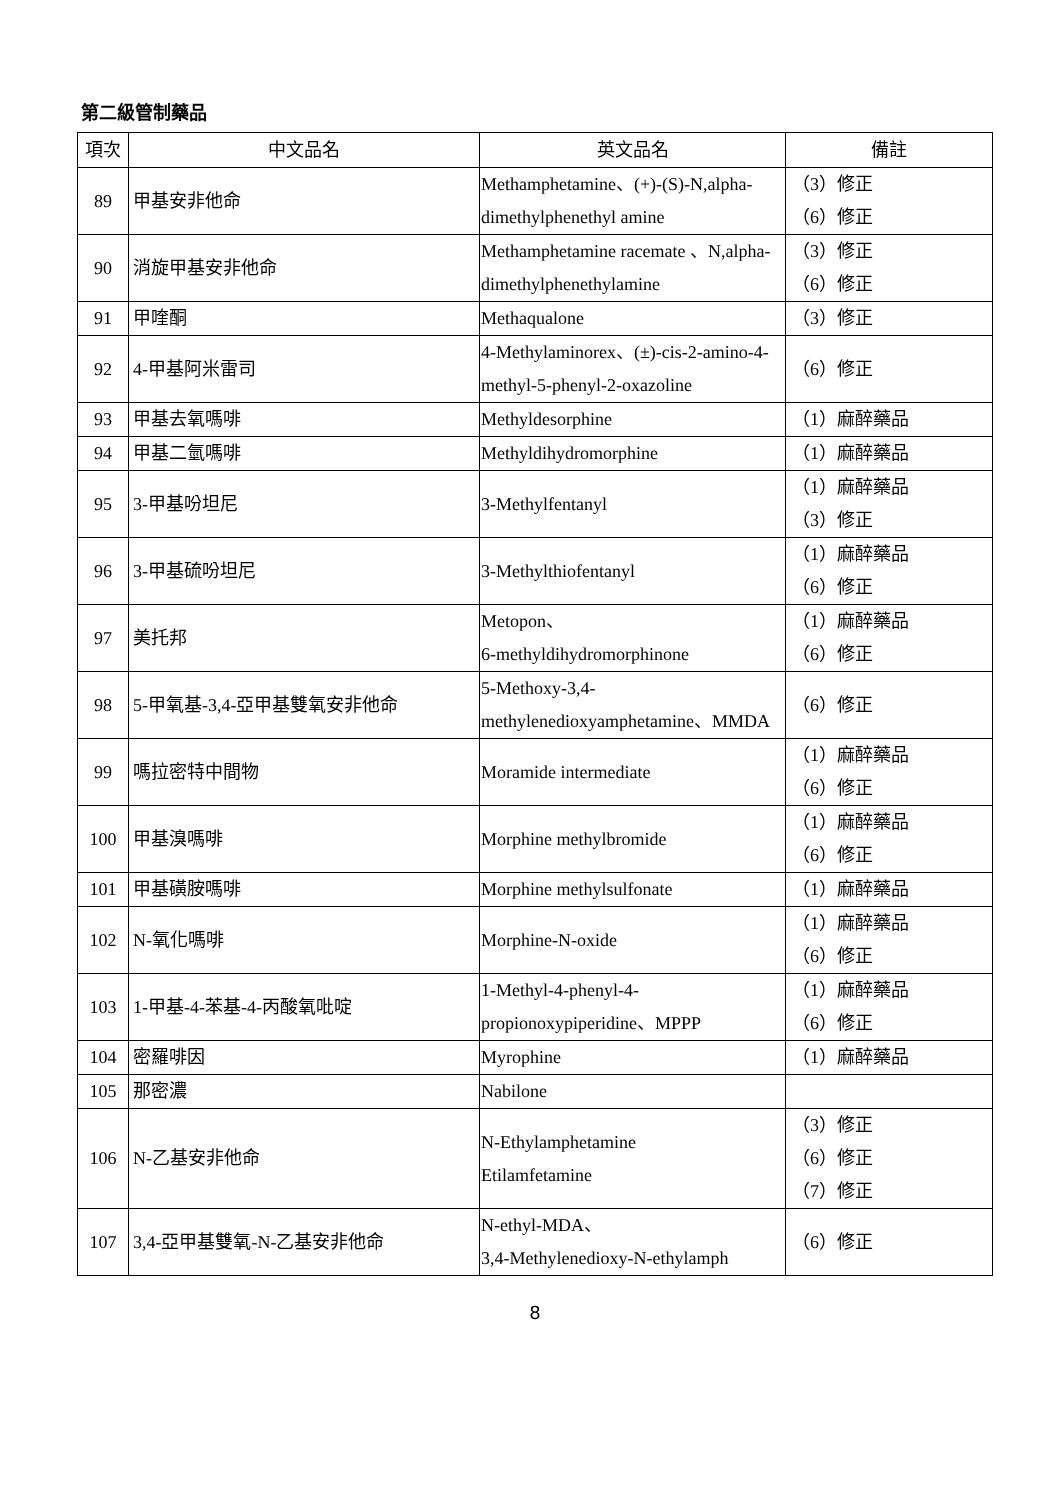第二級管制藥品
| 項次 | 中文品名 | 英文品名 | 備註 |
| --- | --- | --- | --- |
| 89 | 甲基安非他命 | Methamphetamine、(+)-(S)-N,alpha-dimethylphenethyl amine | （3）修正 （6）修正 |
| 90 | 消旋甲基安非他命 | Methamphetamine racemate 、N,alpha-dimethylphenethylamine | （3）修正 （6）修正 |
| 91 | 甲喹酮 | Methaqualone | （3）修正 |
| 92 | 4-甲基阿米雷司 | 4-Methylaminorex、(±)-cis-2-amino-4-methyl-5-phenyl-2-oxazoline | （6）修正 |
| 93 | 甲基去氧嗎啡 | Methyldesorphine | （1）麻醉藥品 |
| 94 | 甲基二氫嗎啡 | Methyldihydromorphine | （1）麻醉藥品 |
| 95 | 3-甲基吩坦尼 | 3-Methylfentanyl | （1）麻醉藥品 （3）修正 |
| 96 | 3-甲基硫吩坦尼 | 3-Methylthiofentanyl | （1）麻醉藥品 （6）修正 |
| 97 | 美托邦 | Metopon、 6-methyldihydromorphinone | （1）麻醉藥品 （6）修正 |
| 98 | 5-甲氧基-3,4-亞甲基雙氧安非他命 | 5-Methoxy-3,4-methylenedioxyamphetamine、MMDA | （6）修正 |
| 99 | 嗎拉密特中間物 | Moramide intermediate | （1）麻醉藥品 （6）修正 |
| 100 | 甲基溴嗎啡 | Morphine methylbromide | （1）麻醉藥品 （6）修正 |
| 101 | 甲基磺胺嗎啡 | Morphine methylsulfonate | （1）麻醉藥品 |
| 102 | N-氧化嗎啡 | Morphine-N-oxide | （1）麻醉藥品 （6）修正 |
| 103 | 1-甲基-4-苯基-4-丙酸氧吡啶 | 1-Methyl-4-phenyl-4-propionoxypiperidine、MPPP | （1）麻醉藥品 （6）修正 |
| 104 | 密羅啡因 | Myrophine | （1）麻醉藥品 |
| 105 | 那密濃 | Nabilone | |
| 106 | N-乙基安非他命 | N-Ethylamphetamine Etilamfetamine | （3）修正 （6）修正 （7）修正 |
| 107 | 3,4-亞甲基雙氧-N-乙基安非他命 | N-ethyl-MDA、 3,4-Methylenedioxy-N-ethylamph | （6）修正 |
8